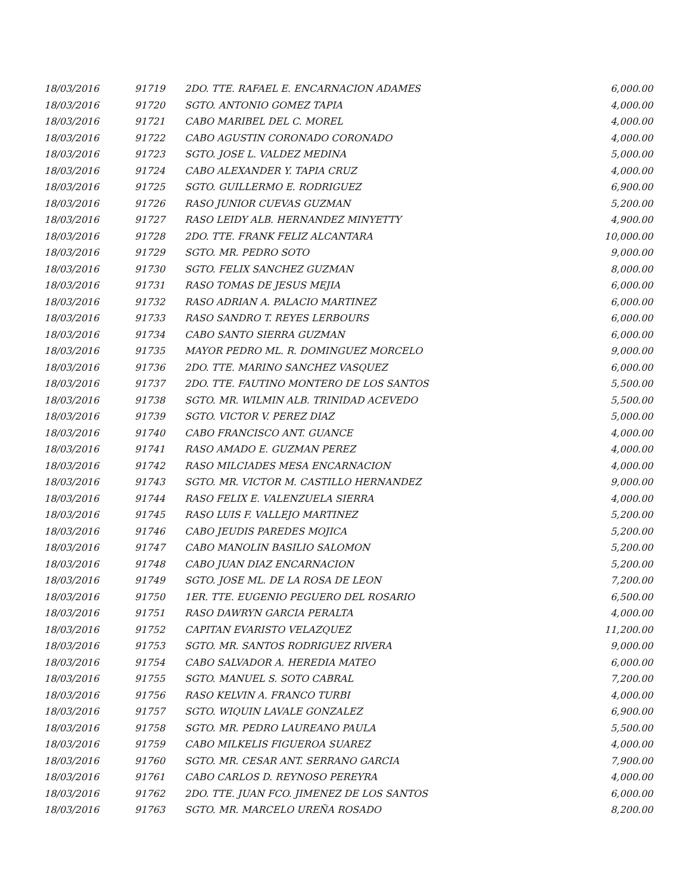| 18/03/2016 | 91719 | 2DO. TTE. RAFAEL E. ENCARNACION ADAMES | 6,000.00 |
| 18/03/2016 | 91720 | SGTO. ANTONIO GOMEZ TAPIA | 4,000.00 |
| 18/03/2016 | 91721 | CABO MARIBEL DEL C. MOREL | 4,000.00 |
| 18/03/2016 | 91722 | CABO AGUSTIN CORONADO CORONADO | 4,000.00 |
| 18/03/2016 | 91723 | SGTO. JOSE L. VALDEZ MEDINA | 5,000.00 |
| 18/03/2016 | 91724 | CABO ALEXANDER Y. TAPIA CRUZ | 4,000.00 |
| 18/03/2016 | 91725 | SGTO. GUILLERMO E. RODRIGUEZ | 6,900.00 |
| 18/03/2016 | 91726 | RASO JUNIOR CUEVAS GUZMAN | 5,200.00 |
| 18/03/2016 | 91727 | RASO LEIDY ALB. HERNANDEZ MINYETTY | 4,900.00 |
| 18/03/2016 | 91728 | 2DO. TTE. FRANK FELIZ ALCANTARA | 10,000.00 |
| 18/03/2016 | 91729 | SGTO. MR. PEDRO SOTO | 9,000.00 |
| 18/03/2016 | 91730 | SGTO. FELIX SANCHEZ GUZMAN | 8,000.00 |
| 18/03/2016 | 91731 | RASO TOMAS DE JESUS MEJIA | 6,000.00 |
| 18/03/2016 | 91732 | RASO ADRIAN A. PALACIO MARTINEZ | 6,000.00 |
| 18/03/2016 | 91733 | RASO SANDRO T. REYES LERBOURS | 6,000.00 |
| 18/03/2016 | 91734 | CABO SANTO SIERRA GUZMAN | 6,000.00 |
| 18/03/2016 | 91735 | MAYOR PEDRO ML. R. DOMINGUEZ MORCELO | 9,000.00 |
| 18/03/2016 | 91736 | 2DO. TTE. MARINO SANCHEZ VASQUEZ | 6,000.00 |
| 18/03/2016 | 91737 | 2DO. TTE. FAUTINO MONTERO DE LOS SANTOS | 5,500.00 |
| 18/03/2016 | 91738 | SGTO. MR. WILMIN ALB. TRINIDAD ACEVEDO | 5,500.00 |
| 18/03/2016 | 91739 | SGTO. VICTOR V. PEREZ DIAZ | 5,000.00 |
| 18/03/2016 | 91740 | CABO FRANCISCO ANT. GUANCE | 4,000.00 |
| 18/03/2016 | 91741 | RASO AMADO E. GUZMAN PEREZ | 4,000.00 |
| 18/03/2016 | 91742 | RASO MILCIADES MESA ENCARNACION | 4,000.00 |
| 18/03/2016 | 91743 | SGTO. MR. VICTOR M. CASTILLO HERNANDEZ | 9,000.00 |
| 18/03/2016 | 91744 | RASO FELIX E. VALENZUELA SIERRA | 4,000.00 |
| 18/03/2016 | 91745 | RASO LUIS F. VALLEJO MARTINEZ | 5,200.00 |
| 18/03/2016 | 91746 | CABO JEUDIS PAREDES MOJICA | 5,200.00 |
| 18/03/2016 | 91747 | CABO MANOLIN BASILIO SALOMON | 5,200.00 |
| 18/03/2016 | 91748 | CABO JUAN DIAZ ENCARNACION | 5,200.00 |
| 18/03/2016 | 91749 | SGTO. JOSE ML. DE LA ROSA DE LEON | 7,200.00 |
| 18/03/2016 | 91750 | 1ER. TTE. EUGENIO PEGUERO DEL ROSARIO | 6,500.00 |
| 18/03/2016 | 91751 | RASO DAWRYN GARCIA PERALTA | 4,000.00 |
| 18/03/2016 | 91752 | CAPITAN EVARISTO VELAZQUEZ | 11,200.00 |
| 18/03/2016 | 91753 | SGTO. MR. SANTOS RODRIGUEZ RIVERA | 9,000.00 |
| 18/03/2016 | 91754 | CABO SALVADOR A. HEREDIA MATEO | 6,000.00 |
| 18/03/2016 | 91755 | SGTO. MANUEL S. SOTO CABRAL | 7,200.00 |
| 18/03/2016 | 91756 | RASO KELVIN A. FRANCO TURBI | 4,000.00 |
| 18/03/2016 | 91757 | SGTO. WIQUIN LAVALE GONZALEZ | 6,900.00 |
| 18/03/2016 | 91758 | SGTO. MR. PEDRO LAUREANO PAULA | 5,500.00 |
| 18/03/2016 | 91759 | CABO MILKELIS FIGUEROA SUAREZ | 4,000.00 |
| 18/03/2016 | 91760 | SGTO. MR. CESAR ANT. SERRANO GARCIA | 7,900.00 |
| 18/03/2016 | 91761 | CABO CARLOS D. REYNOSO PEREYRA | 4,000.00 |
| 18/03/2016 | 91762 | 2DO. TTE. JUAN FCO. JIMENEZ DE LOS SANTOS | 6,000.00 |
| 18/03/2016 | 91763 | SGTO. MR. MARCELO UREÑA ROSADO | 8,200.00 |